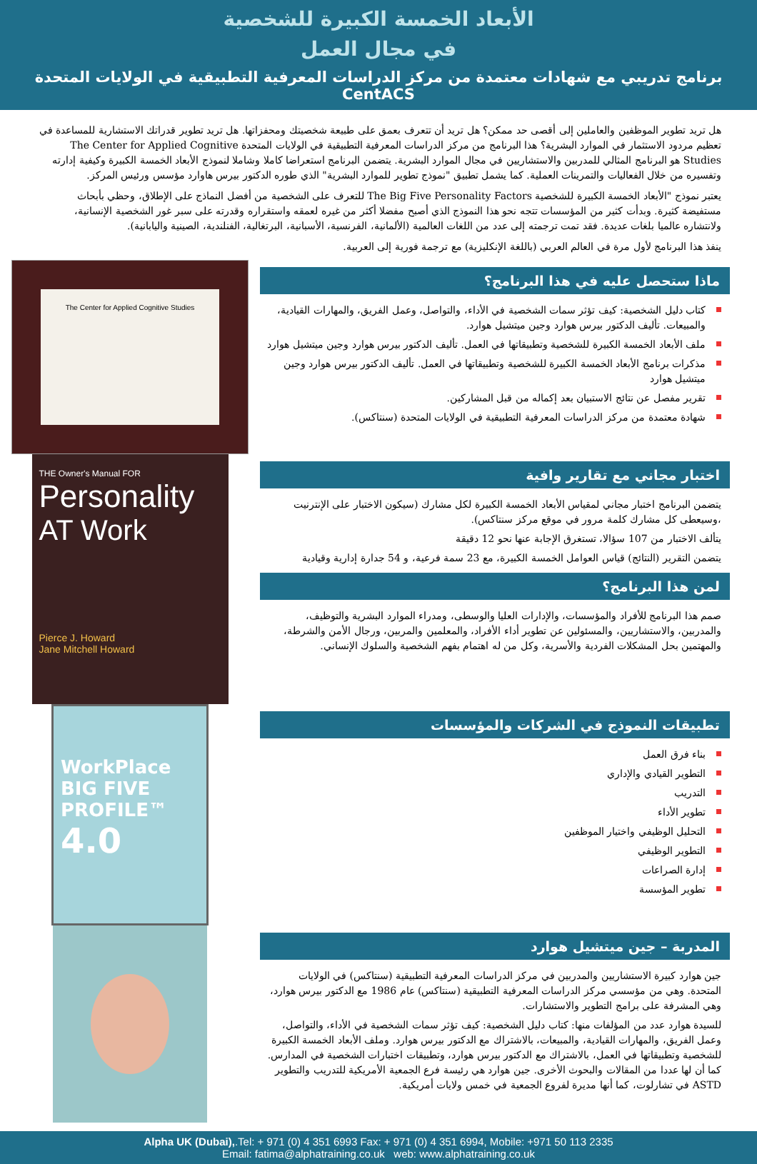الأبعاد الخمسة الكبيرة للشخصية
في مجال العمل
برنامج تدريبي مع شهادات معتمدة من مركز الدراسات المعرفية التطبيقية في الولايات المتحدة CentACS
هل تريد تطوير الموظفين والعاملين إلى أقصى حد ممكن؟ هل تريد أن تتعرف بعمق على طبيعة شخصيتك ومحفزاتها. هل تريد تطوير قدراتك الاستشارية للمساعدة في تعظيم مردود الاستثمار في الموارد البشرية؟ هذا البرنامج من مركز الدراسات المعرفية التطبيقية في الولايات المتحدة The Center for Applied Cognitive Studies هو البرنامج المثالي للمدربين والاستشاريين في مجال الموارد البشرية. يتضمن البرنامج استعراضا كاملا وشاملا لنموذج الأبعاد الخمسة الكبيرة وكيفية إدارته وتفسيره من خلال الفعاليات والتمرينات العملية. كما يشمل تطبيق "نموذج تطوير للموارد البشرية" الذي طوره الدكتور بيرس هاوارد مؤسس ورئيس المركز.
يعتبر نموذج "الأبعاد الخمسة الكبيرة للشخصية The Big Five Personality Factors للتعرف على الشخصية من أفضل النماذج على الإطلاق، وحظي بأبحاث مستفيضة كثيرة. وبدأت كثير من المؤسسات تتجه نحو هذا النموذج الذي أصبح مفضلا أكثر من غيره لعمقه واستقراره وقدرته على سبر غور الشخصية الإنسانية، ولانتشاره عالميا بلغات عديدة. فقد تمت ترجمته إلى عدد من اللغات العالمية (الألمانية، الفرنسية، الأسبانية، البرتغالية، الفنلندية، الصينية واليابانية).
ينفذ هذا البرنامج لأول مرة في العالم العربي (باللغة الإنكليزية) مع ترجمة فورية إلى العربية.
ماذا ستحصل عليه في هذا البرنامج؟
كتاب دليل الشخصية: كيف تؤثر سمات الشخصية في الأداء، والتواصل، وعمل الفريق، والمهارات القيادية، والمبيعات. تأليف الدكتور بيرس هوارد وجين ميتشيل هوارد.
ملف الأبعاد الخمسة الكبيرة للشخصية وتطبيقاتها في العمل. تأليف الدكتور بيرس هوارد وجين ميتشيل هوارد
مذكرات برنامج الأبعاد الخمسة الكبيرة للشخصية وتطبيقاتها في العمل. تأليف الدكتور بيرس هوارد وجين ميتشيل هوارد
تقرير مفصل عن نتائج الاستبيان بعد إكماله من قبل المشاركين.
شهادة معتمدة من مركز الدراسات المعرفية التطبيقية في الولايات المتحدة (سنتاكس).
The Center for Applied Cognitive Studies
اختبار مجاني مع تقارير وافية
يتضمن البرنامج اختبار مجاني لمقياس الأبعاد الخمسة الكبيرة لكل مشارك (سيكون الاختبار على الإنترنيت ،وسيعطى كل مشارك كلمة مرور في موقع مركز سنتاكس).
يتألف الاختبار من 107 سؤالا، تستغرق الإجابة عنها نحو 12 دقيقة
يتضمن التقرير (النتائج) قياس العوامل الخمسة الكبيرة، مع 23 سمة فرعية، و 54 جدارة إدارية وقيادية
لمن هذا البرنامج؟
صمم هذا البرنامج للأفراد والمؤسسات، والإدارات العليا والوسطى، ومدراء الموارد البشرية والتوظيف، والمدربين، والاستشاريين، والمسئولين عن تطوير أداء الأفراد، والمعلمين والمربين، ورجال الأمن والشرطة، والمهتمين بحل المشكلات الفردية والأسرية، وكل من له اهتمام بفهم الشخصية والسلوك الإنساني.
THE Owner's Manual FOR
Personality
AT Work
Pierce J. Howard
Jane Mitchell Howard
تطبيقات النموذج في الشركات والمؤسسات
بناء فرق العمل
التطوير القيادي والإداري
التدريب
تطوير الأداء
التحليل الوظيفي واختيار الموظفين
التطوير الوظيفي
إدارة الصراعات
تطوير المؤسسة
WorkPlace
BIG FIVE
PROFILE™
4.0
المدربة – جين ميتشيل هوارد
جين هوارد كبيرة الاستشاريين والمدربين في مركز الدراسات المعرفية التطبيقية (سنتاكس) في الولايات المتحدة. وهي من مؤسسي مركز الدراسات المعرفية التطبيقية (سنتاكس) عام 1986 مع الدكتور بيرس هوارد، وهي المشرفة على برامج التطوير والاستشارات.
للسيدة هوارد عدد من المؤلفات منها: كتاب دليل الشخصية: كيف تؤثر سمات الشخصية في الأداء، والتواصل، وعمل الفريق، والمهارات القيادية، والمبيعات، بالاشتراك مع الدكتور بيرس هوارد. وملف الأبعاد الخمسة الكبيرة للشخصية وتطبيقاتها في العمل، بالاشتراك مع الدكتور بيرس هوارد، وتطبيقات اختبارات الشخصية في المدارس. كما أن لها عددا من المقالات والبحوث الأخرى. جين هوارد هي رئيسة فرع الجمعية الأمريكية للتدريب والتطوير ASTD في تشارلوت، كما أنها مديرة لفروع الجمعية في خمس ولايات أمريكية.
Alpha UK (Dubai),.Tel: + 971 (0) 4 351 6993 Fax: + 971 (0) 4 351 6994, Mobile: +971 50 113 2335
Email: fatima@alphatraining.co.uk web: www.alphatraining.co.uk